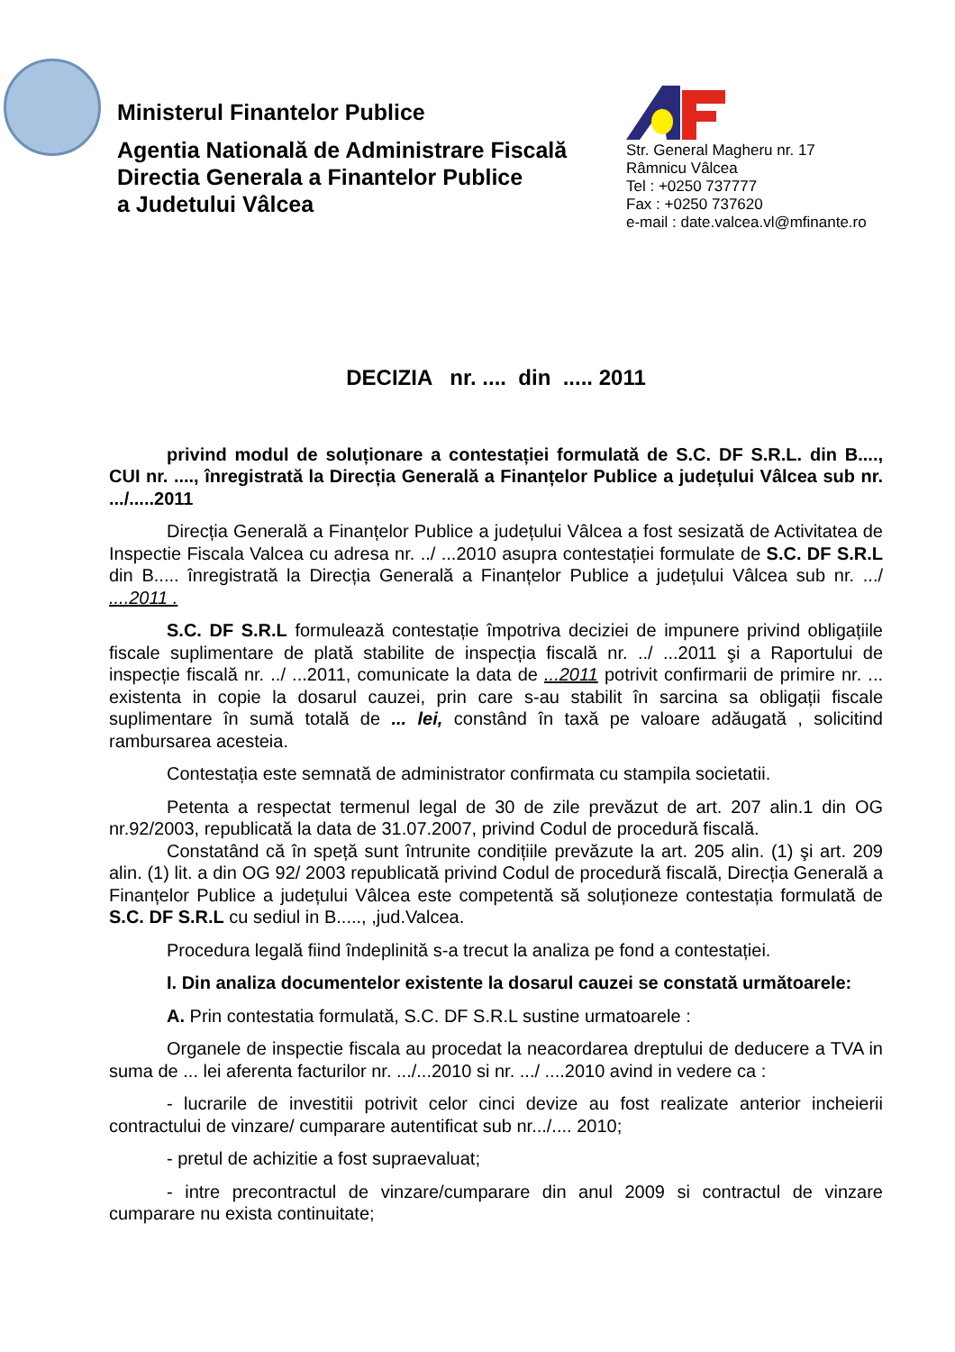Ministerul Finantelor Publice
Agentia Natională de Administrare Fiscală
Directia Generala a Finantelor Publice
a Judetului Vâlcea
Str. General Magheru nr. 17
Râmnicu Vâlcea
Tel : +0250 737777
Fax : +0250 737620
e-mail : date.valcea.vl@mfinante.ro
DECIZIA nr. .... din ..... 2011
privind modul de soluționare a contestației formulată de S.C. DF S.R.L. din B...., CUI nr. ...., înregistrată la Direcția Generală a Finanțelor Publice a județului Vâlcea sub nr. .../.....2011
Direcția Generală a Finanțelor Publice a județului Vâlcea a fost sesizată de Activitatea de Inspectie Fiscala Valcea cu adresa nr. ../ ...2010 asupra contestației formulate de S.C. DF S.R.L din B..... înregistrată la Direcția Generală a Finanțelor Publice a județului Vâlcea sub nr. .../ ....2011 .
S.C. DF S.R.L formulează contestație împotriva deciziei de impunere privind obligațiile fiscale suplimentare de plată stabilite de inspecția fiscală nr. ../ ...2011 şi a Raportului de inspecție fiscală nr. ../ ...2011, comunicate la data de ...2011 potrivit confirmarii de primire nr. ... existenta in copie la dosarul cauzei, prin care s-au stabilit în sarcina sa obligații fiscale suplimentare în sumă totală de ... lei, constând în taxă pe valoare adăugată , solicitind rambursarea acesteia.
Contestația este semnată de administrator confirmata cu stampila societatii.
Petenta a respectat termenul legal de 30 de zile prevăzut de art. 207 alin.1 din OG nr.92/2003, republicată la data de 31.07.2007, privind Codul de procedură fiscală.
Constatând că în speță sunt întrunite condițiile prevăzute la art. 205 alin. (1) şi art. 209 alin. (1) lit. a din OG 92/ 2003 republicată privind Codul de procedură fiscală, Direcția Generală a Finanțelor Publice a județului Vâlcea este competentă să soluționeze contestația formulată de S.C. DF S.R.L cu sediul in B....., ,jud.Valcea.
Procedura legală fiind îndeplinită s-a trecut la analiza pe fond a contestației.
I. Din analiza documentelor existente la dosarul cauzei se constată următoarele:
A. Prin contestatia formulată, S.C. DF S.R.L sustine urmatoarele :
Organele de inspectie fiscala au procedat la neacordarea dreptului de deducere a TVA in suma de ... lei aferenta facturilor nr. .../...2010 si nr. .../ ....2010 avind in vedere ca :
- lucrarile de investitii potrivit celor cinci devize au fost realizate anterior incheierii contractului de vinzare/ cumparare autentificat sub nr.../.... 2010;
- pretul de achizitie a fost supraevaluat;
- intre precontractul de vinzare/cumparare din anul 2009 si contractul de vinzare cumparare nu exista continuitate;